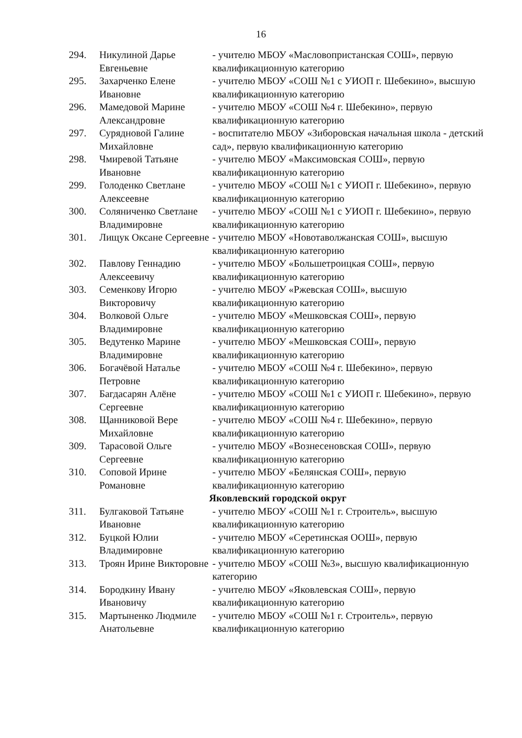16
| 294. | Никулиной Дарье Евгеньевне | - учителю МБОУ «Масловопристанская СОШ», первую квалификационную категорию |
| 295. | Захарченко Елене Ивановне | - учителю МБОУ «СОШ №1 с УИОП г. Шебекино», высшую квалификационную категорию |
| 296. | Мамедовой Марине Александровне | - учителю МБОУ «СОШ №4 г. Шебекино», первую квалификационную категорию |
| 297. | Сурядновой Галине Михайловне | - воспитателю МБОУ «Зиборовская начальная школа - детский сад», первую квалификационную категорию |
| 298. | Чмиревой Татьяне Ивановне | - учителю МБОУ «Максимовская СОШ», первую квалификационную категорию |
| 299. | Голоденко Светлане Алексеевне | - учителю МБОУ «СОШ №1 с УИОП г. Шебекино», первую квалификационную категорию |
| 300. | Соляниченко Светлане Владимировне | - учителю МБОУ «СОШ №1 с УИОП г. Шебекино», первую квалификационную категорию |
| 301. | Лищук Оксане Сергеевне | - учителю МБОУ «Новотаволжанская СОШ», высшую квалификационную категорию |
| 302. | Павлову Геннадию Алексеевичу | - учителю МБОУ «Большетроицкая СОШ», первую квалификационную категорию |
| 303. | Семенкову Игорю Викторовичу | - учителю МБОУ «Ржевская СОШ», высшую квалификационную категорию |
| 304. | Волковой Ольге Владимировне | - учителю МБОУ «Мешковская СОШ», первую квалификационную категорию |
| 305. | Ведутенко Марине Владимировне | - учителю МБОУ «Мешковская СОШ», первую квалификационную категорию |
| 306. | Богачёвой Наталье Петровне | - учителю МБОУ «СОШ №4 г. Шебекино», первую квалификационную категорию |
| 307. | Багдасарян Алёне Сергеевне | - учителю МБОУ «СОШ №1 с УИОП г. Шебекино», первую квалификационную категорию |
| 308. | Щанниковой Вере Михайловне | - учителю МБОУ «СОШ №4 г. Шебекино», первую квалификационную категорию |
| 309. | Тарасовой Ольге Сергеевне | - учителю МБОУ «Вознесеновская СОШ», первую квалификационную категорию |
| 310. | Соповой Ирине Романовне | - учителю МБОУ «Белянская СОШ», первую квалификационную категорию |
| Яковлевский городской округ | | |
| 311. | Булгаковой Татьяне Ивановне | - учителю МБОУ «СОШ №1 г. Строитель», высшую квалификационную категорию |
| 312. | Буцкой Юлии Владимировне | - учителю МБОУ «Серетинская ООШ», первую квалификационную категорию |
| 313. | Троян Ирине Викторовне | - учителю МБОУ «СОШ №3», высшую квалификационную категорию |
| 314. | Бородкину Ивану Ивановичу | - учителю МБОУ «Яковлевская СОШ», первую квалификационную категорию |
| 315. | Мартыненко Людмиле Анатольевне | - учителю МБОУ «СОШ №1 г. Строитель», первую квалификационную категорию |